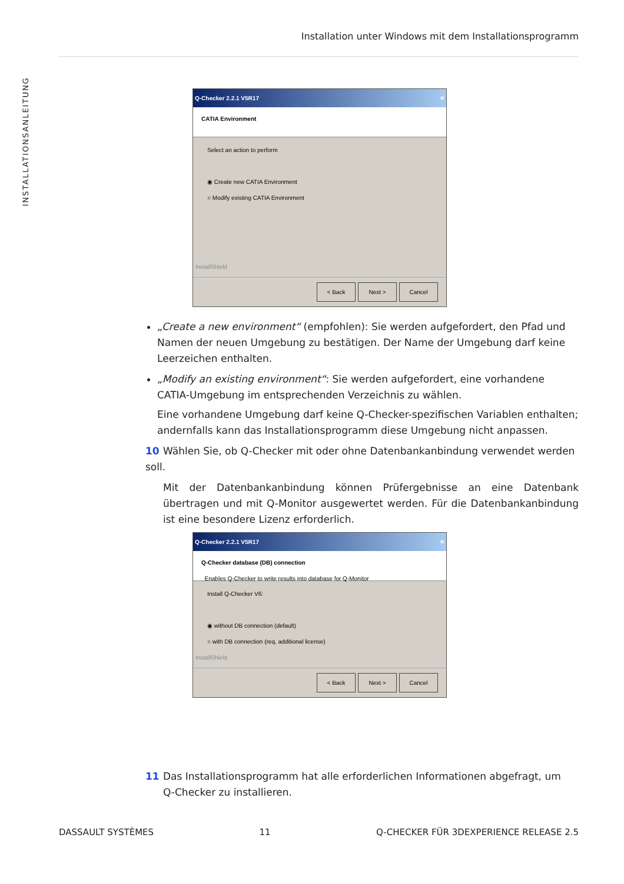Installation unter Windows mit dem Installationsprogramm
INSTALLATIONSANLEITUNG
Q-Checker 2.2.1 V5R17 ✕
CATIA Environment
Select an action to perform
◉ Create new CATIA Environment
○ Modify existing CATIA Environment
InstallShield
< Back Next > Cancel
„Create a new environment“ (empfohlen): Sie werden aufgefordert, den Pfad und Namen der neuen Umgebung zu bestätigen. Der Name der Umgebung darf keine Leerzeichen enthalten.
„Modify an existing environment“: Sie werden aufgefordert, eine vorhandene CATIA-Umgebung im entsprechenden Verzeichnis zu wählen.
Eine vorhandene Umgebung darf keine Q-Checker-spezifischen Variablen enthalten; andernfalls kann das Installationsprogramm diese Umgebung nicht anpassen.
10 Wählen Sie, ob Q-Checker mit oder ohne Datenbankanbindung verwendet werden soll.
Mit der Datenbankanbindung können Prüfergebnisse an eine Datenbank übertragen und mit Q-Monitor ausgewertet werden. Für die Datenbankanbindung ist eine besondere Lizenz erforderlich.
Q-Checker 2.2.1 V5R17 ✕
Q-Checker database (DB) connection
Enables Q-Checker to write results into database for Q-Monitor
Install Q-Checker V6:
◉ without DB connection (default)
○ with DB connection (req. additional license)
InstallShield
< Back Next > Cancel
11 Das Installationsprogramm hat alle erforderlichen Informationen abgefragt, um
Q-Checker zu installieren.
DASSAULT SYSTÈMES 11 Q-CHECKER FÜR 3DEXPERIENCE RELEASE 2.5